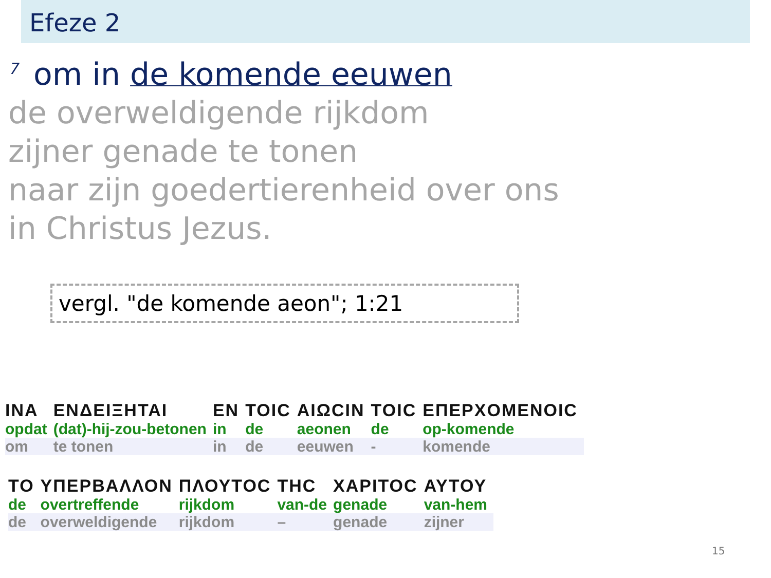Efeze 2
<sup>7</sup> om in de komende eeuwen
de overweldigende rijkdom
zijner genade te tonen
naar zijn goedertierenheid over ons
in Christus Jezus.
vergl. "de komende aeon"; 1:21
| INA | ΕΝΔΕΙΞΗΤΑΙ | ΕΝ | ΤΟΙϹ | ΑΙΩϹΙΝ | ΤΟΙϹ | ΕΠΕΡΧΟΜΕΝΟΙϹ |
| opdat | (dat)-hij-zou-betonen | in | de | aeonen | de | op-komende |
| om | te tonen | in | de | eeuwen | - | komende |
| ΤΟ | ΥΠΕΡΒΑΛΛΟΝ | ΠΛΟΥΤΟϹ | ΤΗϹ | ΧΑΡΙΤΟϹ | ΑΥΤΟΥ |
| de | overtreffende | rijkdom | van-de | genade | van-hem |
| de | overweldigende | rijkdom | – | genade | zijner |
15